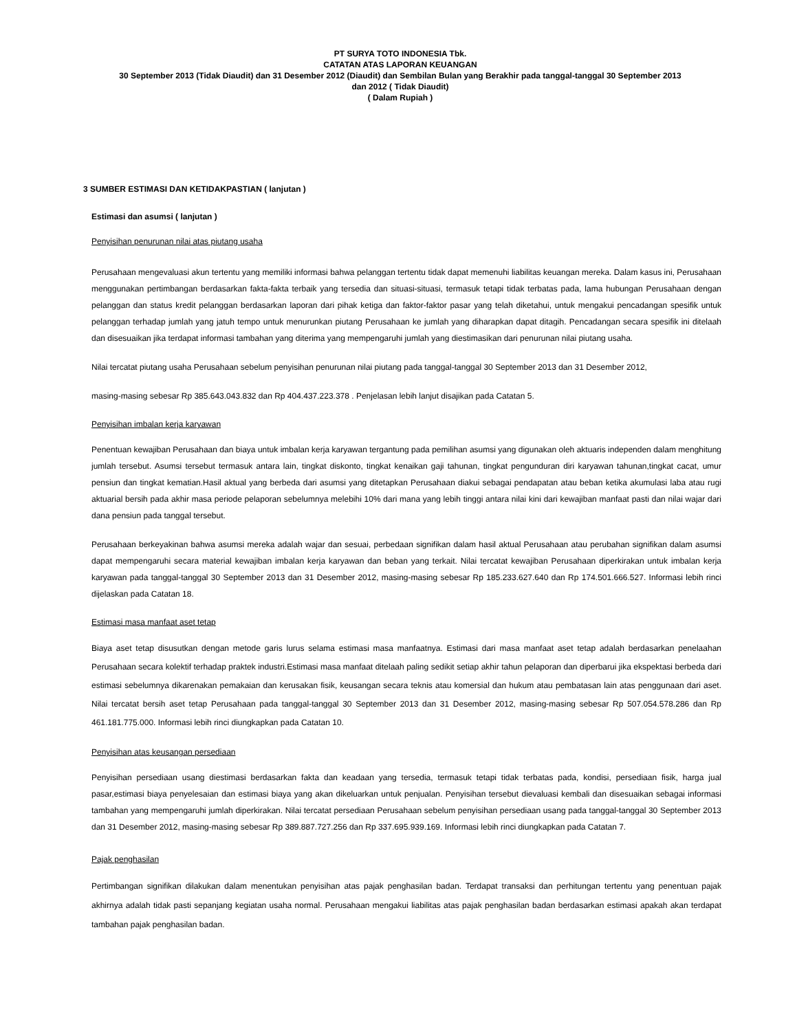PT SURYA TOTO INDONESIA Tbk.
CATATAN ATAS LAPORAN KEUANGAN
30 September 2013 (Tidak Diaudit) dan 31 Desember 2012 (Diaudit) dan Sembilan Bulan yang Berakhir pada tanggal-tanggal 30 September 2013
dan 2012 ( Tidak Diaudit)
( Dalam Rupiah )
3 SUMBER ESTIMASI DAN KETIDAKPASTIAN ( lanjutan )
Estimasi dan asumsi ( lanjutan )
Penyisihan penurunan nilai atas piutang usaha
Perusahaan mengevaluasi akun tertentu yang memiliki informasi bahwa pelanggan tertentu tidak dapat memenuhi liabilitas keuangan mereka. Dalam kasus ini, Perusahaan menggunakan pertimbangan berdasarkan fakta-fakta terbaik yang tersedia dan situasi-situasi, termasuk tetapi tidak terbatas pada, lama hubungan Perusahaan dengan pelanggan dan status kredit pelanggan berdasarkan laporan dari pihak ketiga dan faktor-faktor pasar yang telah diketahui, untuk mengakui pencadangan spesifik untuk pelanggan terhadap jumlah yang jatuh tempo untuk menurunkan piutang Perusahaan ke jumlah yang diharapkan dapat ditagih. Pencadangan secara spesifik ini ditelaah dan disesuaikan jika terdapat informasi tambahan yang diterima yang mempengaruhi jumlah yang diestimasikan dari penurunan nilai piutang usaha.
Nilai tercatat piutang usaha Perusahaan sebelum penyisihan penurunan nilai piutang pada tanggal-tanggal 30 September 2013 dan 31 Desember 2012,
masing-masing sebesar Rp 385.643.043.832 dan Rp 404.437.223.378 . Penjelasan lebih lanjut disajikan pada Catatan 5.
Penyisihan imbalan kerja karyawan
Penentuan kewajiban Perusahaan dan biaya untuk imbalan kerja karyawan tergantung pada pemilihan asumsi yang digunakan oleh aktuaris independen dalam menghitung jumlah tersebut. Asumsi tersebut termasuk antara lain, tingkat diskonto, tingkat kenaikan gaji tahunan, tingkat pengunduran diri karyawan tahunan,tingkat cacat, umur pensiun dan tingkat kematian.Hasil aktual yang berbeda dari asumsi yang ditetapkan Perusahaan diakui sebagai pendapatan atau beban ketika akumulasi laba atau rugi aktuarial bersih pada akhir masa periode pelaporan sebelumnya melebihi 10% dari mana yang lebih tinggi antara nilai kini dari kewajiban manfaat pasti dan nilai wajar dari dana pensiun pada tanggal tersebut.
Perusahaan berkeyakinan bahwa asumsi mereka adalah wajar dan sesuai, perbedaan signifikan dalam hasil aktual Perusahaan atau perubahan signifikan dalam asumsi dapat mempengaruhi secara material kewajiban imbalan kerja karyawan dan beban yang terkait. Nilai tercatat kewajiban Perusahaan diperkirakan untuk imbalan kerja karyawan pada tanggal-tanggal 30 September 2013 dan 31 Desember 2012, masing-masing sebesar Rp 185.233.627.640 dan Rp 174.501.666.527. Informasi lebih rinci dijelaskan pada Catatan 18.
Estimasi masa manfaat aset tetap
Biaya aset tetap disusutkan dengan metode garis lurus selama estimasi masa manfaatnya. Estimasi dari masa manfaat aset tetap adalah berdasarkan penelaahan Perusahaan secara kolektif terhadap praktek industri.Estimasi masa manfaat ditelaah paling sedikit setiap akhir tahun pelaporan dan diperbarui jika ekspektasi berbeda dari estimasi sebelumnya dikarenakan pemakaian dan kerusakan fisik, keusangan secara teknis atau komersial dan hukum atau pembatasan lain atas penggunaan dari aset. Nilai tercatat bersih aset tetap Perusahaan pada tanggal-tanggal 30 September 2013 dan 31 Desember 2012, masing-masing sebesar Rp 507.054.578.286 dan Rp 461.181.775.000. Informasi lebih rinci diungkapkan pada Catatan 10.
Penyisihan atas keusangan persediaan
Penyisihan persediaan usang diestimasi berdasarkan fakta dan keadaan yang tersedia, termasuk tetapi tidak terbatas pada, kondisi, persediaan fisik, harga jual pasar,estimasi biaya penyelesaian dan estimasi biaya yang akan dikeluarkan untuk penjualan. Penyisihan tersebut dievaluasi kembali dan disesuaikan sebagai informasi tambahan yang mempengaruhi jumlah diperkirakan. Nilai tercatat persediaan Perusahaan sebelum penyisihan persediaan usang pada tanggal-tanggal 30 September 2013 dan 31 Desember 2012, masing-masing sebesar Rp 389.887.727.256 dan Rp 337.695.939.169. Informasi lebih rinci diungkapkan pada Catatan 7.
Pajak penghasilan
Pertimbangan signifikan dilakukan dalam menentukan penyisihan atas pajak penghasilan badan. Terdapat transaksi dan perhitungan tertentu yang penentuan pajak akhirnya adalah tidak pasti sepanjang kegiatan usaha normal. Perusahaan mengakui liabilitas atas pajak penghasilan badan berdasarkan estimasi apakah akan terdapat tambahan pajak penghasilan badan.